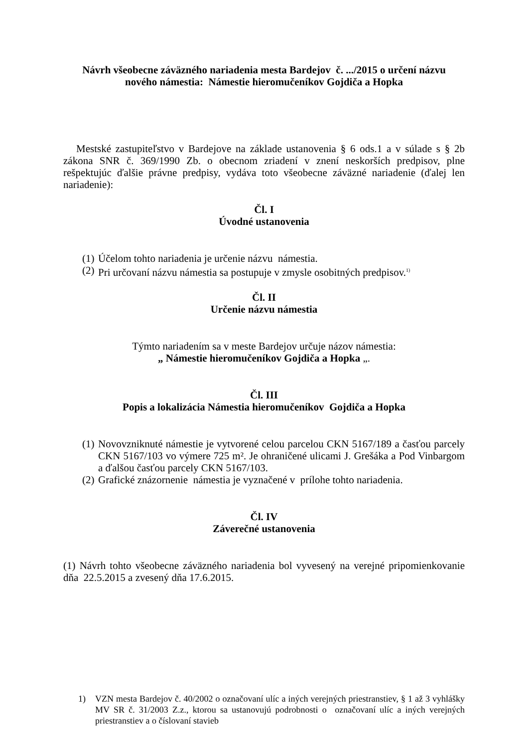Návrh všeobecne záväzného nariadenia mesta Bardejov č. .../2015 o určení názvu
nového námestia: Námestie hieromučeníkov Gojdiča a Hopka
Mestské zastupiteľstvo v Bardejove na základe ustanovenia § 6 ods.1 a v súlade s § 2b zákona SNR č. 369/1990 Zb. o obecnom zriadení v znení neskorších predpisov, plne rešpektujúc ďalšie právne predpisy, vydáva toto všeobecne záväzné nariadenie (ďalej len nariadenie):
Čl. I
Úvodné ustanovenia
(1) Účelom tohto nariadenia je určenie názvu námestia.
(2) Pri určovaní názvu námestia sa postupuje v zmysle osobitných predpisov.<sup>1)</sup>
Čl. II
Určenie názvu námestia
Týmto nariadením sa v meste Bardejov určuje názov námestia:
„ Námestie hieromučeníkov Gojdiča a Hopka „.
Čl. III
Popis a lokalizácia Námestia hieromučeníkov Gojdiča a Hopka
(1) Novovzniknuté námestie je vytvorené celou parcelou CKN 5167/189 a časťou parcely CKN 5167/103 vo výmere 725 m². Je ohraničené ulicami J. Grešáka a Pod Vinbargom a ďalšou časťou parcely CKN 5167/103.
(2) Grafické znázornenie námestia je vyznačené v prílohe tohto nariadenia.
Čl. IV
Záverečné ustanovenia
(1) Návrh tohto všeobecne záväzného nariadenia bol vyvesený na verejné pripomienkovanie dňa 22.5.2015 a zvesený dňa 17.6.2015.
1) VZN mesta Bardejov č. 40/2002 o označovaní ulíc a iných verejných priestranstiev, § 1 až 3 vyhlášky MV SR č. 31/2003 Z.z., ktorou sa ustanovujú podrobnosti o označovaní ulíc a iných verejných priestranstiev a o číslovaní stavieb